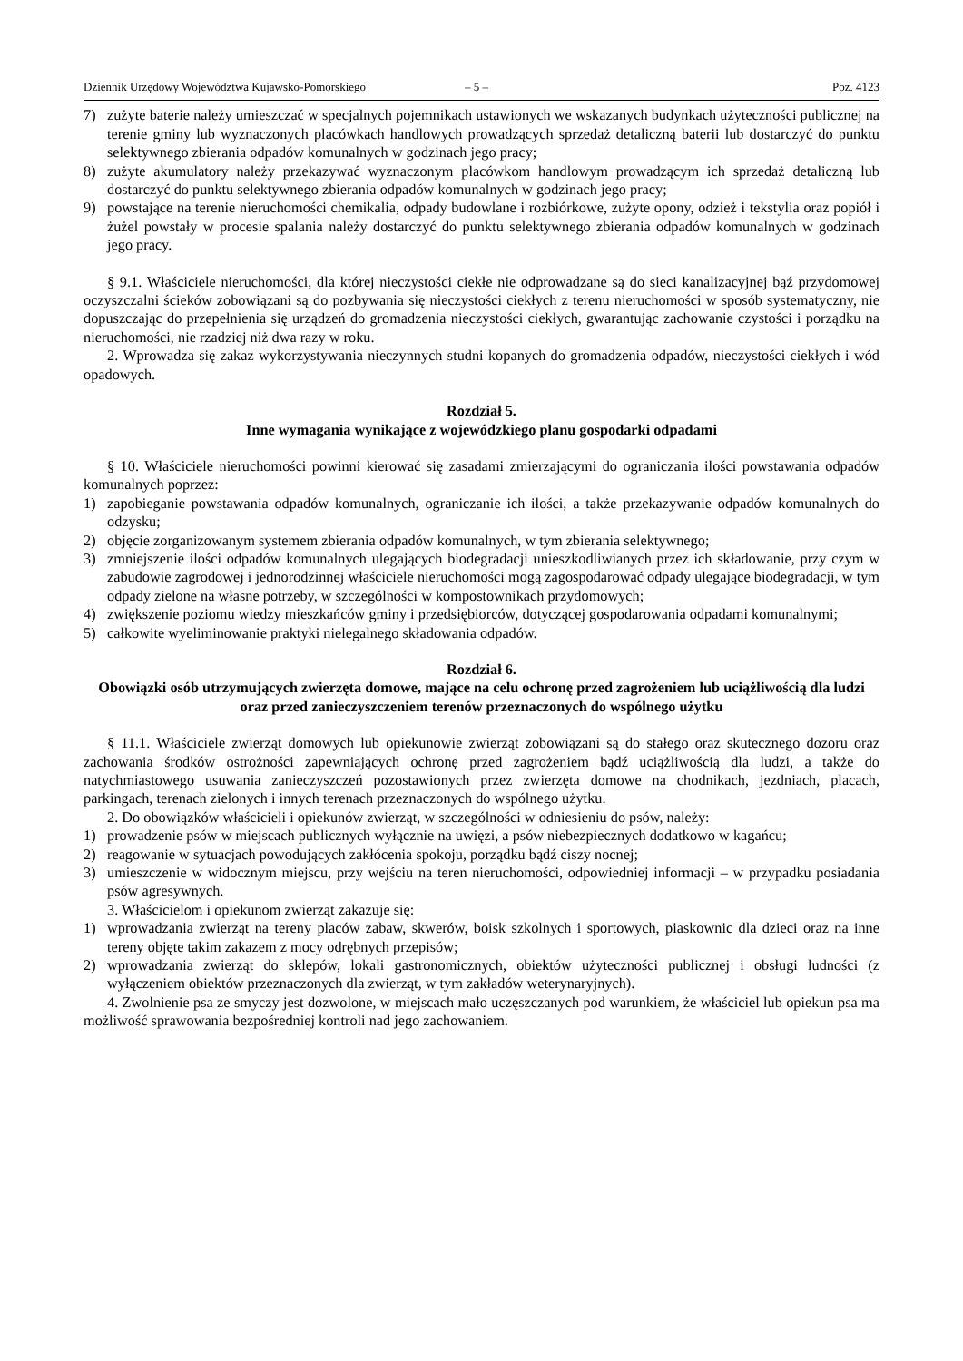Dziennik Urzędowy Województwa Kujawsko-Pomorskiego – 5 – Poz. 4123
7) zużyte baterie należy umieszczać w specjalnych pojemnikach ustawionych we wskazanych budynkach użyteczności publicznej na terenie gminy lub wyznaczonych placówkach handlowych prowadzących sprzedaż detaliczną baterii lub dostarczyć do punktu selektywnego zbierania odpadów komunalnych w godzinach jego pracy;
8) zużyte akumulatory należy przekazywać wyznaczonym placówkom handlowym prowadzącym ich sprzedaż detaliczną lub dostarczyć do punktu selektywnego zbierania odpadów komunalnych w godzinach jego pracy;
9) powstające na terenie nieruchomości chemikalia, odpady budowlane i rozbiórkowe, zużyte opony, odzież i tekstylia oraz popiół i żużel powstały w procesie spalania należy dostarczyć do punktu selektywnego zbierania odpadów komunalnych w godzinach jego pracy.
§ 9.1. Właściciele nieruchomości, dla której nieczystości ciekłe nie odprowadzane są do sieci kanalizacyjnej bąź przydomowej oczyszczalni ścieków zobowiązani są do pozbywania się nieczystości ciekłych z terenu nieruchomości w sposób systematyczny, nie dopuszczając do przepełnienia się urządzeń do gromadzenia nieczystości ciekłych, gwarantując zachowanie czystości i porządku na nieruchomości, nie rzadziej niż dwa razy w roku.
2. Wprowadza się zakaz wykorzystywania nieczynnych studni kopanych do gromadzenia odpadów, nieczystości ciekłych i wód opadowych.
Rozdział 5.
Inne wymagania wynikające z wojewódzkiego planu gospodarki odpadami
§ 10. Właściciele nieruchomości powinni kierować się zasadami zmierzającymi do ograniczania ilości powstawania odpadów komunalnych poprzez:
1) zapobieganie powstawania odpadów komunalnych, ograniczanie ich ilości, a także przekazywanie odpadów komunalnych do odzysku;
2) objęcie zorganizowanym systemem zbierania odpadów komunalnych, w tym zbierania selektywnego;
3) zmniejszenie ilości odpadów komunalnych ulegających biodegradacji unieszkodliwianych przez ich składowanie, przy czym w zabudowie zagrodowej i jednorodzinnej właściciele nieruchomości mogą zagospodarować odpady ulegające biodegradacji, w tym odpady zielone na własne potrzeby, w szczególności w kompostownikach przydomowych;
4) zwiększenie poziomu wiedzy mieszkańców gminy i przedsiębiorców, dotyczącej gospodarowania odpadami komunalnymi;
5) całkowite wyeliminowanie praktyki nielegalnego składowania odpadów.
Rozdział 6.
Obowiązki osób utrzymujących zwierzęta domowe, mające na celu ochronę przed zagrożeniem lub uciążliwością dla ludzi oraz przed zanieczyszczeniem terenów przeznaczonych do wspólnego użytku
§ 11.1. Właściciele zwierząt domowych lub opiekunowie zwierząt zobowiązani są do stałego oraz skutecznego dozoru oraz zachowania środków ostrożności zapewniających ochronę przed zagrożeniem bądź uciążliwością dla ludzi, a także do natychmiastowego usuwania zanieczyszczeń pozostawionych przez zwierzęta domowe na chodnikach, jezdniach, placach, parkingach, terenach zielonych i innych terenach przeznaczonych do wspólnego użytku.
2. Do obowiązków właścicieli i opiekunów zwierząt, w szczególności w odniesieniu do psów, należy:
1) prowadzenie psów w miejscach publicznych wyłącznie na uwięzi, a psów niebezpiecznych dodatkowo w kagańcu;
2) reagowanie w sytuacjach powodujących zakłócenia spokoju, porządku bądź ciszy nocnej;
3) umieszczenie w widocznym miejscu, przy wejściu na teren nieruchomości, odpowiedniej informacji – w przypadku posiadania psów agresywnych.
3. Właścicielom i opiekunom zwierząt zakazuje się:
1) wprowadzania zwierząt na tereny placów zabaw, skwerów, boisk szkolnych i sportowych, piaskownic dla dzieci oraz na inne tereny objęte takim zakazem z mocy odrębnych przepisów;
2) wprowadzania zwierząt do sklepów, lokali gastronomicznych, obiektów użyteczności publicznej i obsługi ludności (z wyłączeniem obiektów przeznaczonych dla zwierząt, w tym zakładów weterynaryjnych).
4. Zwolnienie psa ze smyczy jest dozwolone, w miejscach mało uczęszczanych pod warunkiem, że właściciel lub opiekun psa ma możliwość sprawowania bezpośredniej kontroli nad jego zachowaniem.